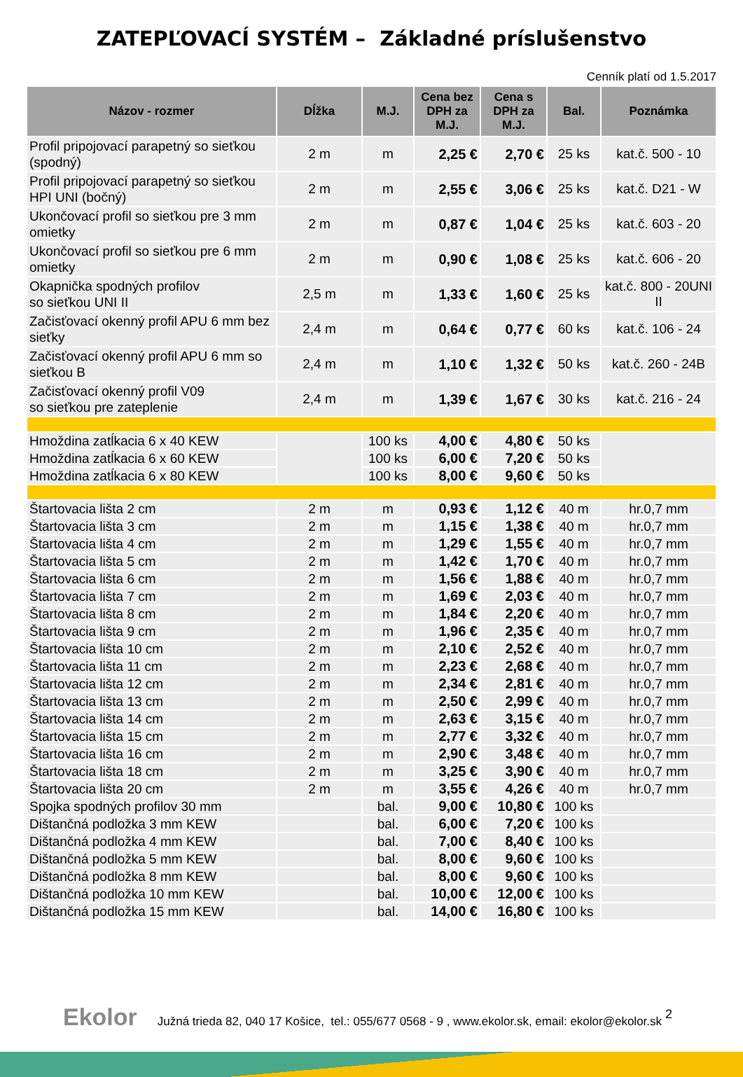ZATEPĽOVACÍ SYSTÉM – Základné príslušenstvo
Cenník platí od 1.5.2017
| Názov - rozmer | Dĺžka | M.J. | Cena bez DPH za M.J. | Cena s DPH za M.J. | Bal. | Poznámka |
| --- | --- | --- | --- | --- | --- | --- |
| Profil pripojovací parapetný so sieťkou (spodný) | 2 m | m | 2,25 € | 2,70 € | 25 ks | kat.č. 500 - 10 |
| Profil pripojovací parapetný so sieťkou HPI UNI (bočný) | 2 m | m | 2,55 € | 3,06 € | 25 ks | kat.č. D21 - W |
| Ukončovací profil so sieťkou pre 3 mm omietky | 2 m | m | 0,87 € | 1,04 € | 25 ks | kat.č. 603 - 20 |
| Ukončovací profil so sieťkou pre 6 mm omietky | 2 m | m | 0,90 € | 1,08 € | 25 ks | kat.č. 606 - 20 |
| Okapnička spodných profilov so sieťkou UNI II | 2,5 m | m | 1,33 € | 1,60 € | 25 ks | kat.č. 800 - 20UNI II |
| Začisťovací okenný profil APU 6 mm bez sieťky | 2,4 m | m | 0,64 € | 0,77 € | 60 ks | kat.č. 106 - 24 |
| Začisťovací okenný profil APU 6 mm so sieťkou B | 2,4 m | m | 1,10 € | 1,32 € | 50 ks | kat.č. 260 - 24B |
| Začisťovací okenný profil V09 so sieťkou pre zateplenie | 2,4 m | m | 1,39 € | 1,67 € | 30 ks | kat.č. 216 - 24 |
| Hmoždina zatĺkacia 6 x 40 KEW | | 100 ks | 4,00 € | 4,80 € | 50 ks | |
| Hmoždina zatĺkacia 6 x 60 KEW | | 100 ks | 6,00 € | 7,20 € | 50 ks | |
| Hmoždina zatĺkacia 6 x 80 KEW | | 100 ks | 8,00 € | 9,60 € | 50 ks | |
| Štartovacia lišta 2 cm | 2 m | m | 0,93 € | 1,12 € | 40 m | hr.0,7 mm |
| Štartovacia lišta 3 cm | 2 m | m | 1,15 € | 1,38 € | 40 m | hr.0,7 mm |
| Štartovacia lišta 4 cm | 2 m | m | 1,29 € | 1,55 € | 40 m | hr.0,7 mm |
| Štartovacia lišta 5 cm | 2 m | m | 1,42 € | 1,70 € | 40 m | hr.0,7 mm |
| Štartovacia lišta 6 cm | 2 m | m | 1,56 € | 1,88 € | 40 m | hr.0,7 mm |
| Štartovacia lišta 7 cm | 2 m | m | 1,69 € | 2,03 € | 40 m | hr.0,7 mm |
| Štartovacia lišta 8 cm | 2 m | m | 1,84 € | 2,20 € | 40 m | hr.0,7 mm |
| Štartovacia lišta 9 cm | 2 m | m | 1,96 € | 2,35 € | 40 m | hr.0,7 mm |
| Štartovacia lišta 10 cm | 2 m | m | 2,10 € | 2,52 € | 40 m | hr.0,7 mm |
| Štartovacia lišta 11 cm | 2 m | m | 2,23 € | 2,68 € | 40 m | hr.0,7 mm |
| Štartovacia lišta 12 cm | 2 m | m | 2,34 € | 2,81 € | 40 m | hr.0,7 mm |
| Štartovacia lišta 13 cm | 2 m | m | 2,50 € | 2,99 € | 40 m | hr.0,7 mm |
| Štartovacia lišta 14 cm | 2 m | m | 2,63 € | 3,15 € | 40 m | hr.0,7 mm |
| Štartovacia lišta 15 cm | 2 m | m | 2,77 € | 3,32 € | 40 m | hr.0,7 mm |
| Štartovacia lišta 16 cm | 2 m | m | 2,90 € | 3,48 € | 40 m | hr.0,7 mm |
| Štartovacia lišta 18 cm | 2 m | m | 3,25 € | 3,90 € | 40 m | hr.0,7 mm |
| Štartovacia lišta 20 cm | 2 m | m | 3,55 € | 4,26 € | 40 m | hr.0,7 mm |
| Spojka spodných profilov 30 mm | | bal. | 9,00 € | 10,80 € | 100 ks | |
| Dištančná podložka 3 mm KEW | | bal. | 6,00 € | 7,20 € | 100 ks | |
| Dištančná podložka 4 mm KEW | | bal. | 7,00 € | 8,40 € | 100 ks | |
| Dištančná podložka 5 mm KEW | | bal. | 8,00 € | 9,60 € | 100 ks | |
| Dištančná podložka 8 mm KEW | | bal. | 8,00 € | 9,60 € | 100 ks | |
| Dištančná podložka 10 mm KEW | | bal. | 10,00 € | 12,00 € | 100 ks | |
| Dištančná podložka 15 mm KEW | | bal. | 14,00 € | 16,80 € | 100 ks | |
2
Ekolor Južná trieda 82, 040 17 Košice, tel.: 055/677 0568 - 9 , www.ekolor.sk, email: ekolor@ekolor.sk